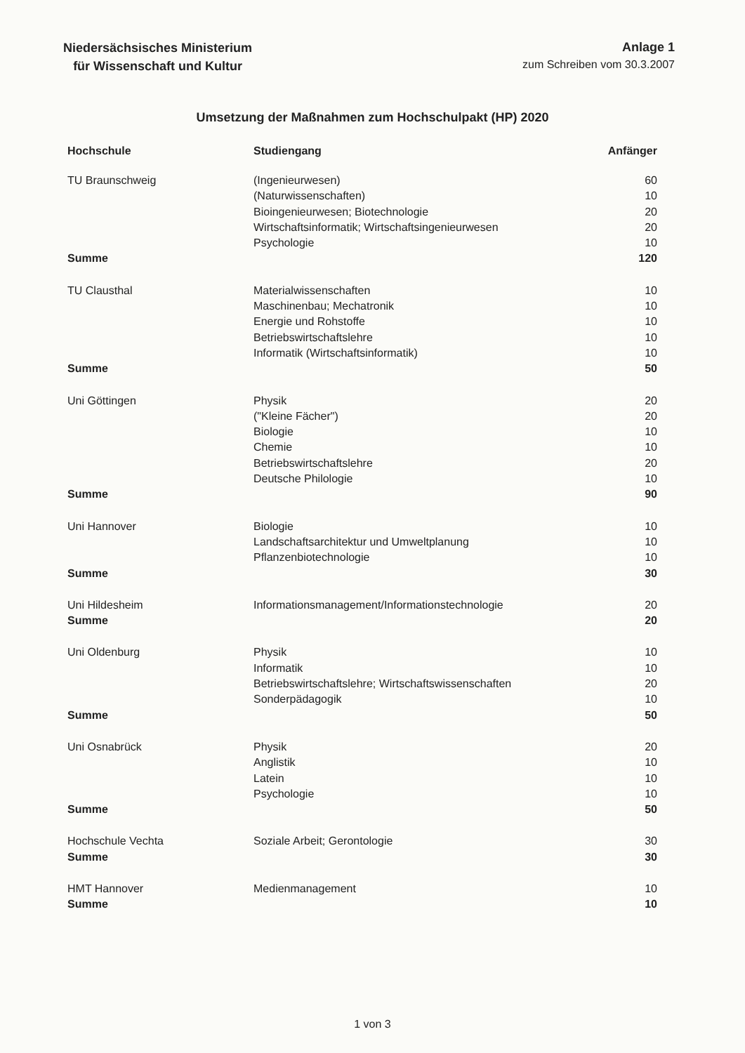Niedersächsisches Ministerium
für Wissenschaft und Kultur
Anlage 1
zum Schreiben vom 30.3.2007
Umsetzung der Maßnahmen zum Hochschulpakt (HP) 2020
| Hochschule | Studiengang | Anfänger |
| --- | --- | --- |
| TU Braunschweig | (Ingenieurwesen) | 60 |
| | (Naturwissenschaften) | 10 |
| | Bioingenieurwesen; Biotechnologie | 20 |
| | Wirtschaftsinformatik; Wirtschaftsingenieurwesen | 20 |
| | Psychologie | 10 |
| Summe | | 120 |
| TU Clausthal | Materialwissenschaften | 10 |
| | Maschinenbau; Mechatronik | 10 |
| | Energie und Rohstoffe | 10 |
| | Betriebswirtschaftslehre | 10 |
| | Informatik (Wirtschaftsinformatik) | 10 |
| Summe | | 50 |
| Uni Göttingen | Physik | 20 |
| | ("Kleine Fächer") | 20 |
| | Biologie | 10 |
| | Chemie | 10 |
| | Betriebswirtschaftslehre | 20 |
| | Deutsche Philologie | 10 |
| Summe | | 90 |
| Uni Hannover | Biologie | 10 |
| | Landschaftsarchitektur und Umweltplanung | 10 |
| | Pflanzenbiotechnologie | 10 |
| Summe | | 30 |
| Uni Hildesheim | Informationsmanagement/Informationstechnologie | 20 |
| Summe | | 20 |
| Uni Oldenburg | Physik | 10 |
| | Informatik | 10 |
| | Betriebswirtschaftslehre; Wirtschaftswissenschaften | 20 |
| | Sonderpädagogik | 10 |
| Summe | | 50 |
| Uni Osnabrück | Physik | 20 |
| | Anglistik | 10 |
| | Latein | 10 |
| | Psychologie | 10 |
| Summe | | 50 |
| Hochschule Vechta | Soziale Arbeit; Gerontologie | 30 |
| Summe | | 30 |
| HMT Hannover | Medienmanagement | 10 |
| Summe | | 10 |
1 von 3